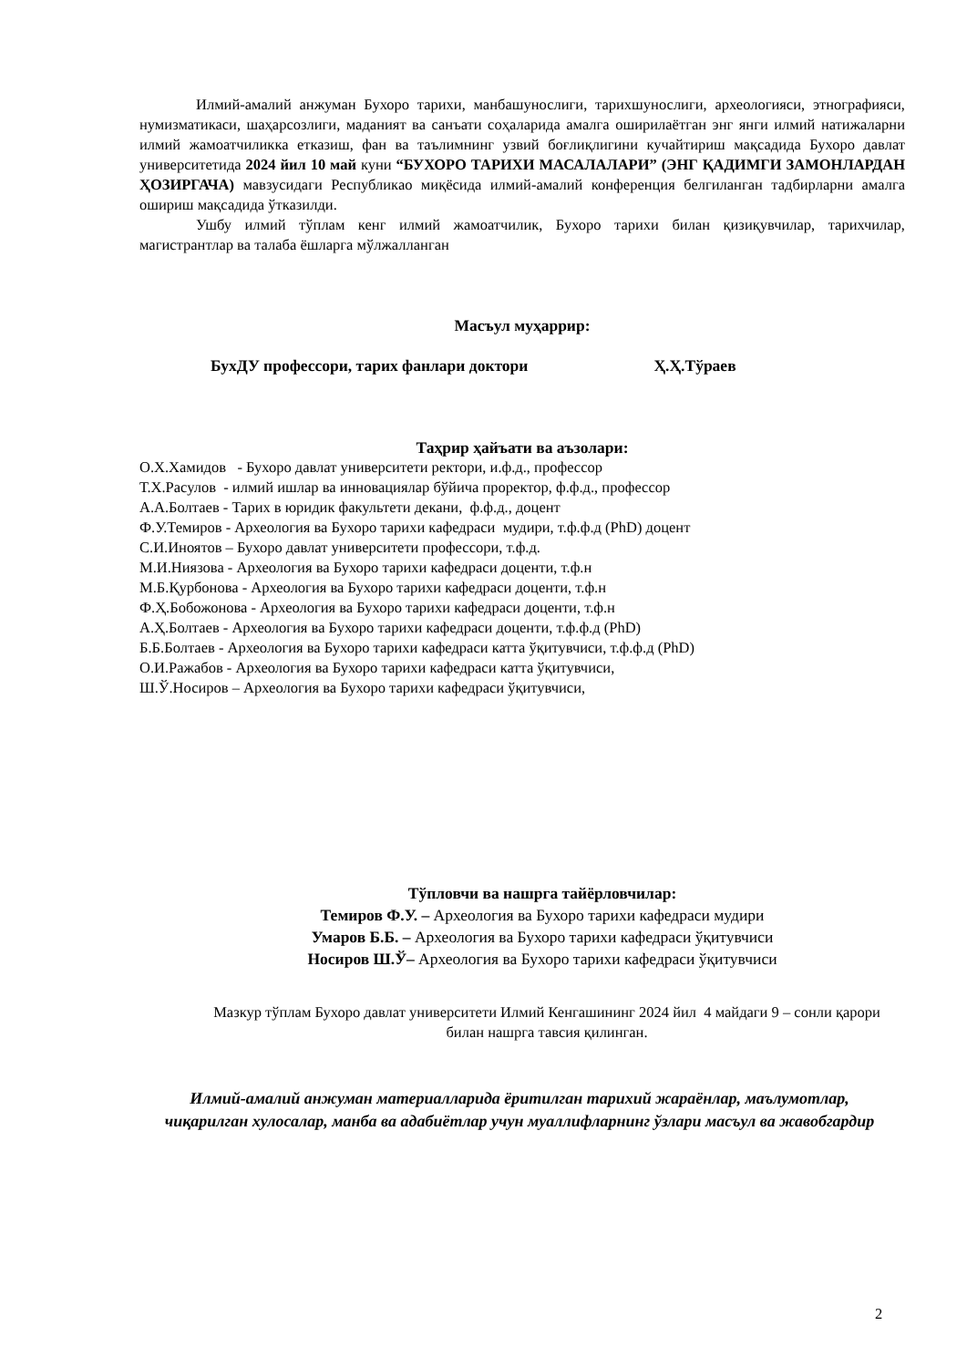Илмий-амалий анжуман Бухоро тарихи, манбашунослиги, тарихшунослиги, археологияси, этнографияси, нумизматикаси, шаҳарсозлиги, маданият ва санъати соҳаларида амалга оширилаётган энг янги илмий натижаларни илмий жамоатчиликка етказиш, фан ва таълимнинг узвий боғлиқлигини кучайтириш мақсадида Бухоро давлат университетида 2024 йил 10 май куни “БУХОРО ТАРИХИ МАСАЛАЛАРИ” (ЭНГ ҚАДИМГИ ЗАМОНЛАРДАН ҲОЗИРГАЧА) мавзусидаги Республикао миқёсида илмий-амалий конференция белгиланган тадбирларни амалга ошириш мақсадида ўтказилди.
Ушбу илмий тўплам кенг илмий жамоатчилик, Бухоро тарихи билан қизиқувчилар, тарихчилар, магистрантлар ва талаба ёшларга мўлжалланган
Масъул муҳаррир:
БухДУ профессори, тарих фанлари доктори Ҳ.Ҳ.Тўраев
Таҳрир ҳайъати ва аъзолари:
О.Х.Хамидов - Бухоро давлат университети ректори, и.ф.д., профессор
Т.Х.Расулов - илмий ишлар ва инновациялар бўйича проректор, ф.ф.д., профессор
А.А.Болтаев - Тарих в юридик факультети декани, ф.ф.д., доцент
Ф.У.Темиров - Археология ва Бухоро тарихи кафедраси мудири, т.ф.ф.д (PhD) доцент
С.И.Иноятов – Бухоро давлат университети профессори, т.ф.д.
М.И.Ниязова - Археология ва Бухоро тарихи кафедраси доценти, т.ф.н
М.Б.Қурбонова - Археология ва Бухоро тарихи кафедраси доценти, т.ф.н
Ф.Ҳ.Бобожонова - Археология ва Бухоро тарихи кафедраси доценти, т.ф.н
А.Ҳ.Болтаев - Археология ва Бухоро тарихи кафедраси доценти, т.ф.ф.д (PhD)
Б.Б.Болтаев - Археология ва Бухоро тарихи кафедраси катта ўқитувчиси, т.ф.ф.д (PhD)
О.И.Ражабов - Археология ва Бухоро тарихи кафедраси катта ўқитувчиси,
Ш.Ў.Носиров – Археология ва Бухоро тарихи кафедраси ўқитувчиси,
Тўпловчи ва нашрга тайёрловчилар:
Темиров Ф.У. – Археология ва Бухоро тарихи кафедраси мудири
Умаров Б.Б. – Археология ва Бухоро тарихи кафедраси ўқитувчиси
Носиров Ш.Ў– Археология ва Бухоро тарихи кафедраси ўқитувчиси
Мазкур тўплам Бухоро давлат университети Илмий Кенгашининг 2024 йил 4 майдаги 9 – сонли қарори билан нашрга тавсия қилинган.
Илмий-амалий анжуман материалларида ёритилган тарихий жараёнлар, маълумотлар, чиқарилган хулосалар, манба ва адабиётлар учун муаллифларнинг ўзлари масъул ва жавобгардир
2